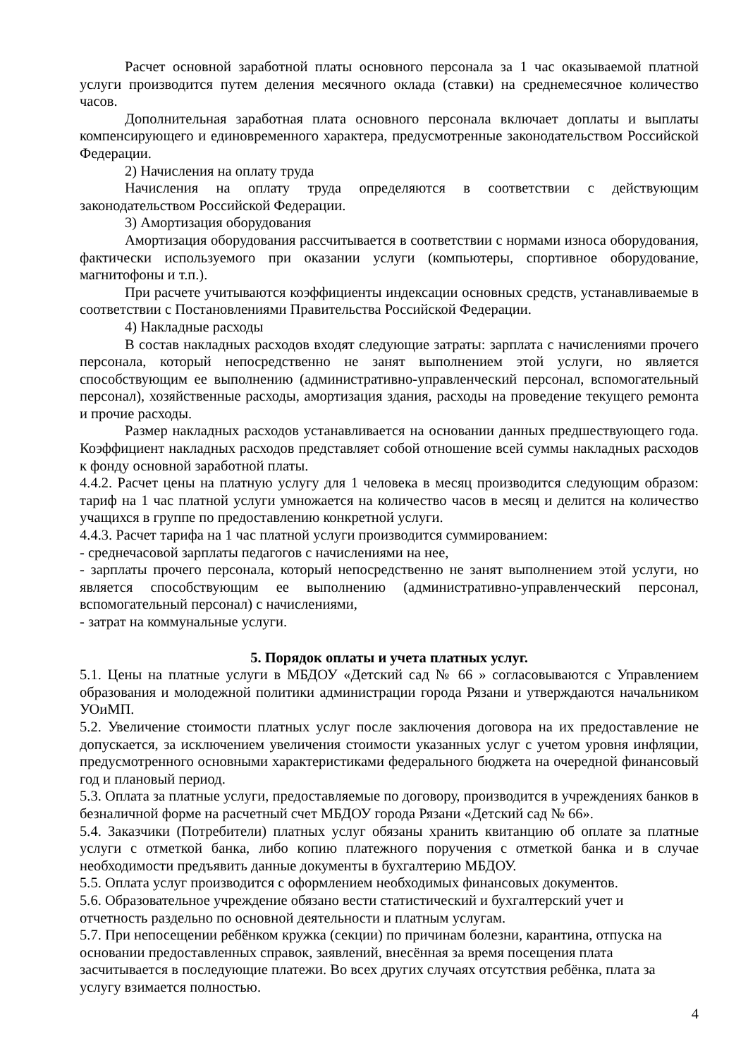Расчет основной заработной платы основного персонала за 1 час оказываемой платной услуги производится путем деления месячного оклада (ставки) на среднемесячное количество часов.
Дополнительная заработная плата основного персонала включает доплаты и выплаты компенсирующего и единовременного характера, предусмотренные законодательством Российской Федерации.
2) Начисления на оплату труда
Начисления на оплату труда определяются в соответствии с действующим законодательством Российской Федерации.
3) Амортизация оборудования
Амортизация оборудования рассчитывается в соответствии с нормами износа оборудования, фактически используемого при оказании услуги (компьютеры, спортивное оборудование, магнитофоны и т.п.).
При расчете учитываются коэффициенты индексации основных средств, устанавливаемые в соответствии с Постановлениями Правительства Российской Федерации.
4) Накладные расходы
В состав накладных расходов входят следующие затраты: зарплата с начислениями прочего персонала, который непосредственно не занят выполнением этой услуги, но является способствующим ее выполнению (административно-управленческий персонал, вспомогательный персонал), хозяйственные расходы, амортизация здания, расходы на проведение текущего ремонта и прочие расходы.
Размер накладных расходов устанавливается на основании данных предшествующего года. Коэффициент накладных расходов представляет собой отношение всей суммы накладных расходов к фонду основной заработной платы.
4.4.2. Расчет цены на платную услугу для 1 человека в месяц производится следующим образом: тариф на 1 час платной услуги умножается на количество часов в месяц и делится на количество учащихся в группе по предоставлению конкретной услуги.
4.4.3. Расчет тарифа на 1 час платной услуги производится суммированием:
- среднечасовой зарплаты педагогов с начислениями на нее,
- зарплаты прочего персонала, который непосредственно не занят выполнением этой услуги, но является способствующим ее выполнению (административно-управленческий персонал, вспомогательный персонал) с начислениями,
- затрат на коммунальные услуги.
5. Порядок оплаты и учета платных услуг.
5.1. Цены на платные услуги в МБДОУ «Детский сад № 66 » согласовываются с Управлением образования и молодежной политики администрации города Рязани и утверждаются начальником УОиМП.
5.2. Увеличение стоимости платных услуг после заключения договора на их предоставление не допускается, за исключением увеличения стоимости указанных услуг с учетом уровня инфляции, предусмотренного основными характеристиками федерального бюджета на очередной финансовый год и плановый период.
5.3. Оплата за платные услуги, предоставляемые по договору, производится в учреждениях банков в безналичной форме на расчетный счет МБДОУ города Рязани «Детский сад № 66».
5.4. Заказчики (Потребители) платных услуг обязаны хранить квитанцию об оплате за платные услуги с отметкой банка, либо копию платежного поручения с отметкой банка и в случае необходимости предъявить данные документы в бухгалтерию МБДОУ.
5.5. Оплата услуг производится с оформлением необходимых финансовых документов.
5.6. Образовательное учреждение обязано вести статистический и бухгалтерский учет и
отчетность раздельно по основной деятельности и платным услугам.
5.7. При непосещении ребёнком кружка (секции) по причинам болезни, карантина, отпуска на
основании предоставленных справок, заявлений, внесённая за время посещения плата
засчитывается в последующие платежи. Во всех других случаях отсутствия ребёнка, плата за
услугу взимается полностью.
4